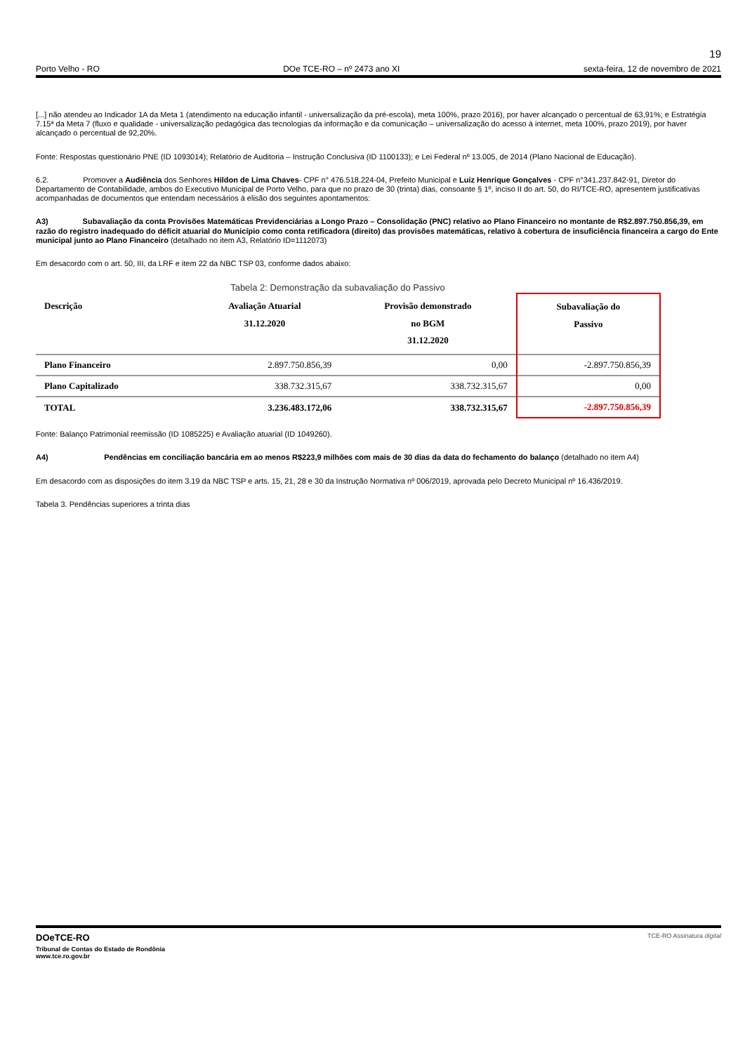19
Porto Velho - RO DOe TCE-RO – nº 2473 ano XI sexta-feira, 12 de novembro de 2021
[...] não atendeu ao Indicador 1A da Meta 1 (atendimento na educação infantil - universalização da pré-escola), meta 100%, prazo 2016), por haver alcançado o percentual de 63,91%; e Estratégia 7.15ª da Meta 7 (fluxo e qualidade - universalização pedagógica das tecnologias da informação e da comunicação – universalização do acesso à internet, meta 100%, prazo 2019), por haver alcançado o percentual de 92,20%.
Fonte: Respostas questionário PNE (ID 1093014); Relatório de Auditoria – Instrução Conclusiva (ID 1100133); e Lei Federal nº 13.005, de 2014 (Plano Nacional de Educação).
6.2. Promover a Audiência dos Senhores Hildon de Lima Chaves- CPF n° 476.518.224-04, Prefeito Municipal e Luiz Henrique Gonçalves - CPF n°341.237.842-91, Diretor do Departamento de Contabilidade, ambos do Executivo Municipal de Porto Velho, para que no prazo de 30 (trinta) dias, consoante § 1º, inciso II do art. 50, do RI/TCE-RO, apresentem justificativas acompanhadas de documentos que entendam necessários à elisão dos seguintes apontamentos:
A3) Subavaliação da conta Provisões Matemáticas Previdenciárias a Longo Prazo – Consolidação (PNC) relativo ao Plano Financeiro no montante de R$2.897.750.856,39, em razão do registro inadequado do déficit atuarial do Município como conta retificadora (direito) das provisões matemáticas, relativo à cobertura de insuficiência financeira a cargo do Ente municipal junto ao Plano Financeiro (detalhado no item A3, Relatório ID=1112073)
Em desacordo com o art. 50, III, da LRF e item 22 da NBC TSP 03, conforme dados abaixo:
Tabela 2: Demonstração da subavaliação do Passivo
| Descrição | Avaliação Atuarial 31.12.2020 | Provisão demonstrado no BGM 31.12.2020 | Subavaliação do Passivo |
| --- | --- | --- | --- |
| Plano Financeiro | 2.897.750.856,39 | 0,00 | -2.897.750.856,39 |
| Plano Capitalizado | 338.732.315,67 | 338.732.315,67 | 0,00 |
| TOTAL | 3.236.483.172,06 | 338.732.315,67 | -2.897.750.856,39 |
Fonte: Balanço Patrimonial reemissão (ID 1085225) e Avaliação atuarial (ID 1049260).
A4) Pendências em conciliação bancária em ao menos R$223,9 milhões com mais de 30 dias da data do fechamento do balanço (detalhado no item A4)
Em desacordo com as disposições do item 3.19 da NBC TSP e arts. 15, 21, 28 e 30 da Instrução Normativa nº 006/2019, aprovada pelo Decreto Municipal nº 16.436/2019.
Tabela 3. Pendências superiores a trinta dias
DOeTCE-RO
Tribunal de Contas do Estado de Rondônia
www.tce.ro.gov.br
TCE-RO Assinatura digital